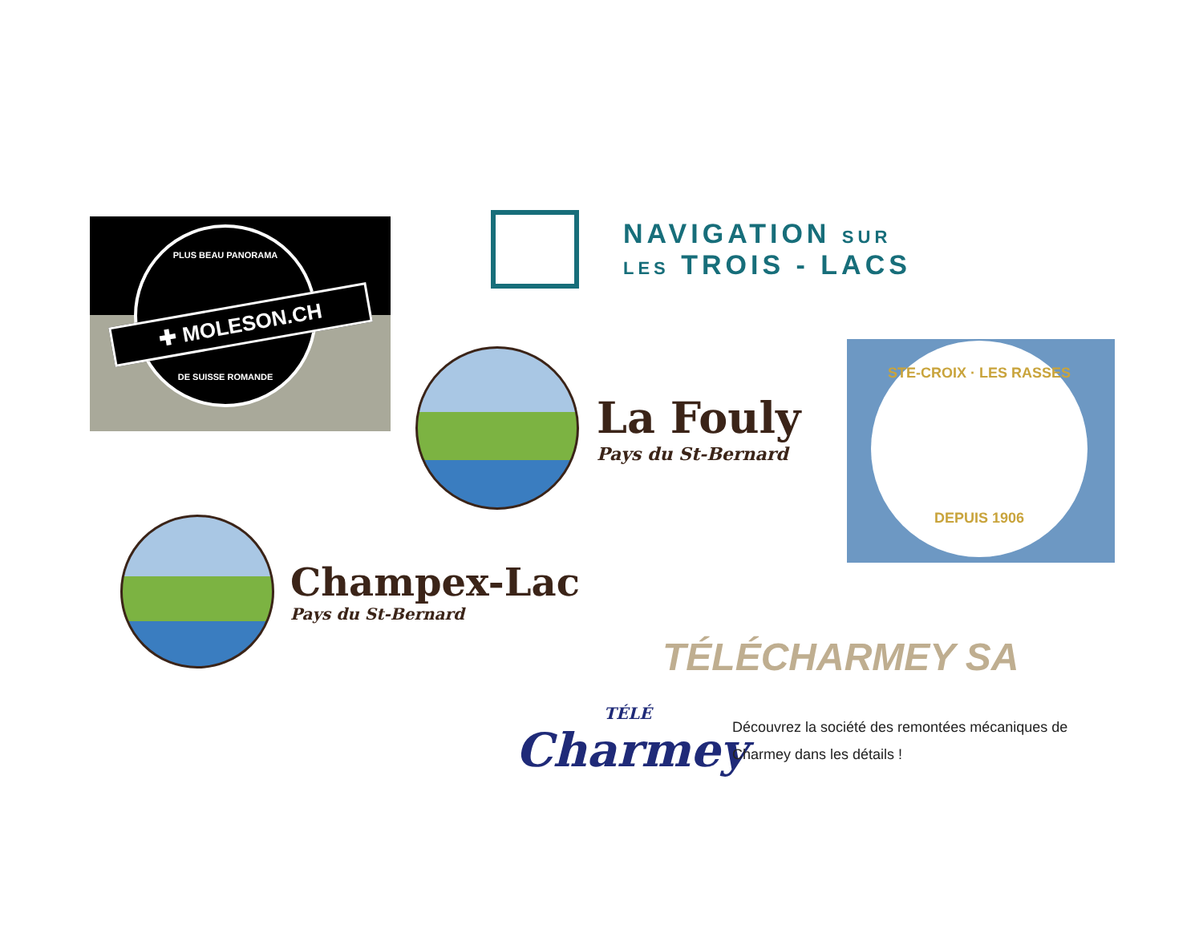PLUS BEAU PANORAMA
DE SUISSE ROMANDE
✚ MOLESON.CH
NAVIGATION SUR
LES TROIS - LACS
La Fouly
Pays du St-Bernard
STE-CROIX · LES RASSES
DEPUIS 1906
Champex-Lac
Pays du St-Bernard
TÉLÉCHARMEY SA
TÉLÉ
Charmey
Découvrez la société des remontées mécaniques de
Charmey dans les détails !